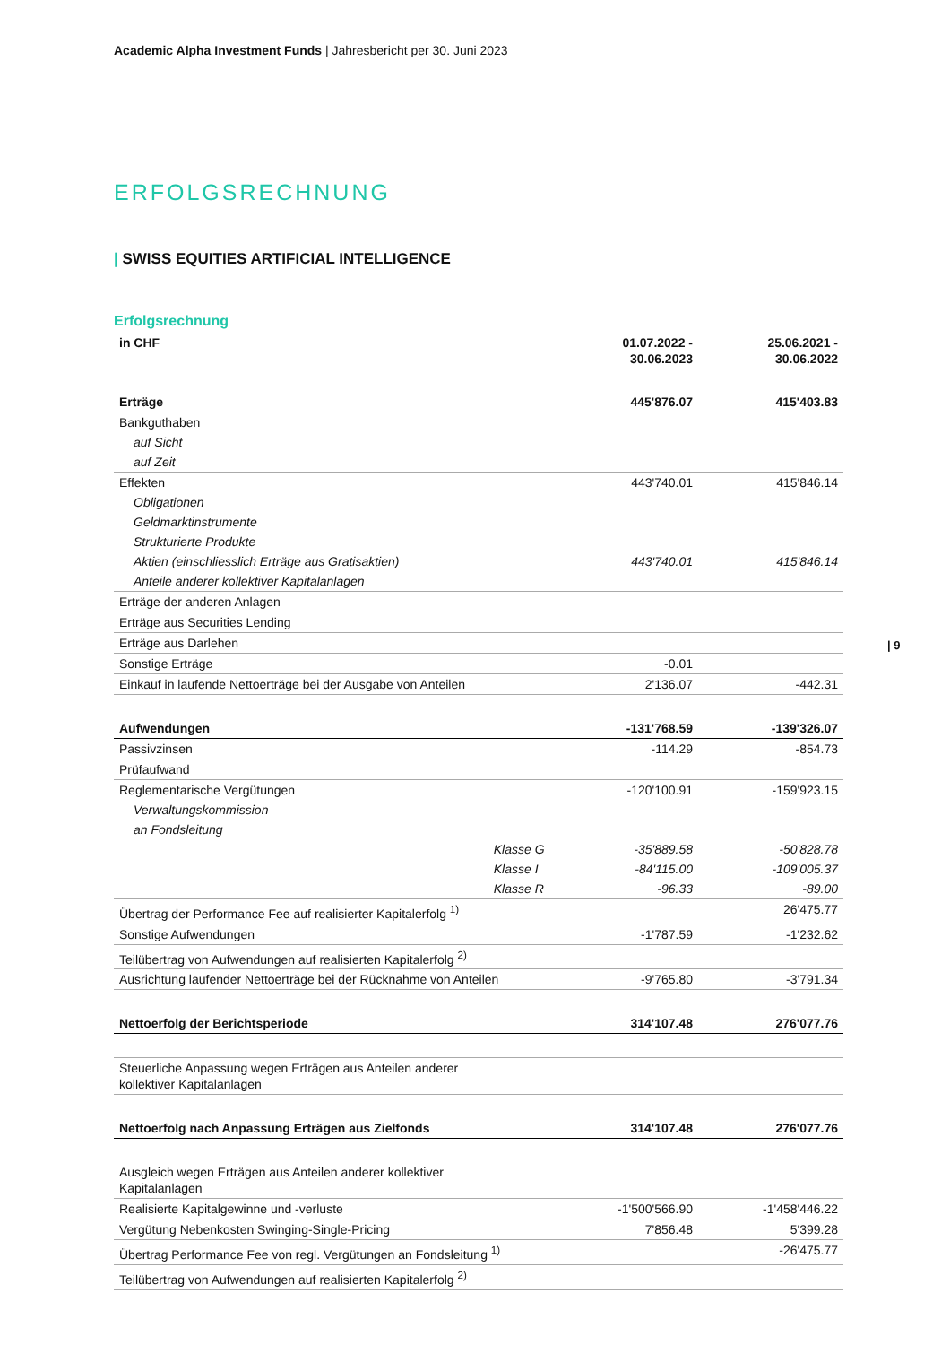Academic Alpha Investment Funds | Jahresbericht per 30. Juni 2023
| 9
ERFOLGSRECHNUNG
| SWISS EQUITIES ARTIFICIAL INTELLIGENCE
Erfolgsrechnung
| in CHF | | 01.07.2022 - 30.06.2023 | 25.06.2021 - 30.06.2022 |
| --- | --- | --- | --- |
| Erträge | | 445'876.07 | 415'403.83 |
| Bankguthaben | | | |
| auf Sicht | | | |
| auf Zeit | | | |
| Effekten | | 443'740.01 | 415'846.14 |
| Obligationen | | | |
| Geldmarktinstrumente | | | |
| Strukturierte Produkte | | | |
| Aktien (einschliesslich Erträge aus Gratisaktien) | | 443'740.01 | 415'846.14 |
| Anteile anderer kollektiver Kapitalanlagen | | | |
| Erträge der anderen Anlagen | | | |
| Erträge aus Securities Lending | | | |
| Erträge aus Darlehen | | | |
| Sonstige Erträge | | -0.01 | |
| Einkauf in laufende Nettoerträge bei der Ausgabe von Anteilen | | 2'136.07 | -442.31 |
| Aufwendungen | | -131'768.59 | -139'326.07 |
| Passivzinsen | | -114.29 | -854.73 |
| Prüfaufwand | | | |
| Reglementarische Vergütungen | | -120'100.91 | -159'923.15 |
| Verwaltungskommission | | | |
| an Fondsleitung | | | |
| | Klasse G | -35'889.58 | -50'828.78 |
| | Klasse I | -84'115.00 | -109'005.37 |
| | Klasse R | -96.33 | -89.00 |
| Übertrag der Performance Fee auf realisierter Kapitalerfolg <sup>1)</sup> | | | 26'475.77 |
| Sonstige Aufwendungen | | -1'787.59 | -1'232.62 |
| Teilübertrag von Aufwendungen auf realisierten Kapitalerfolg <sup>2)</sup> | | | |
| Ausrichtung laufender Nettoerträge bei der Rücknahme von Anteilen | | -9'765.80 | -3'791.34 |
| Nettoerfolg der Berichtsperiode | | 314'107.48 | 276'077.76 |
| Steuerliche Anpassung wegen Erträgen aus Anteilen anderer kollektiver Kapitalanlagen | | | |
| Nettoerfolg nach Anpassung Erträgen aus Zielfonds | | 314'107.48 | 276'077.76 |
| Ausgleich wegen Erträgen aus Anteilen anderer kollektiver Kapitalanlagen | | | |
| Realisierte Kapitalgewinne und -verluste | | -1'500'566.90 | -1'458'446.22 |
| Vergütung Nebenkosten Swinging-Single-Pricing | | 7'856.48 | 5'399.28 |
| Übertrag Performance Fee von regl. Vergütungen an Fondsleitung <sup>1)</sup> | | | -26'475.77 |
| Teilübertrag von Aufwendungen auf realisierten Kapitalerfolg <sup>2)</sup> | | | |